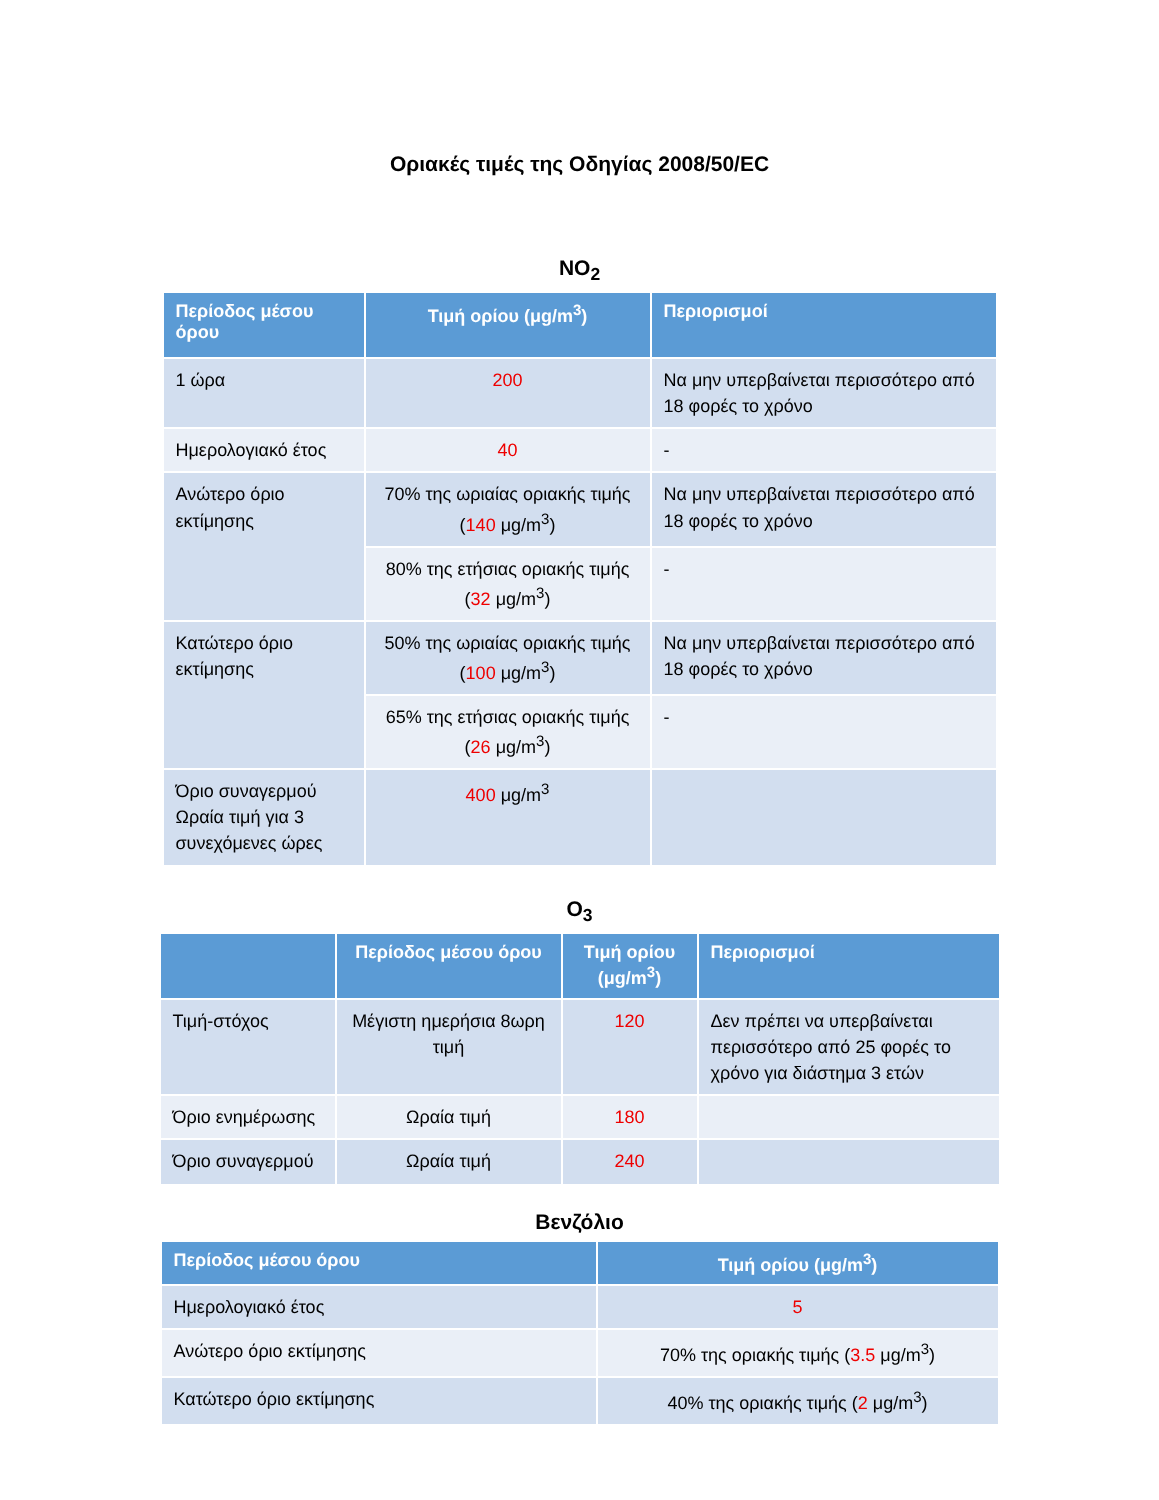Οριακές τιμές της Οδηγίας 2008/50/EC
NO<sub>2</sub>
| Περίοδος μέσου όρου | Τιμή ορίου (μg/m<sup>3</sup>) | Περιορισμοί |
| --- | --- | --- |
| 1 ώρα | 200 | Να μην υπερβαίνεται περισσότερο από 18 φορές το χρόνο |
| Ημερολογιακό έτος | 40 | - |
| Ανώτερο όριο εκτίμησης | 70% της ωριαίας οριακής τιμής ( 140 μg/m<sup>3</sup>) | Να μην υπερβαίνεται περισσότερο από 18 φορές το χρόνο |
| | 80% της ετήσιας οριακής τιμής ( 32 μg/m<sup>3</sup>) | - |
| Κατώτερο όριο εκτίμησης | 50% της ωριαίας οριακής τιμής ( 100 μg/m<sup>3</sup>) | Να μην υπερβαίνεται περισσότερο από 18 φορές το χρόνο |
| | 65% της ετήσιας οριακής τιμής ( 26 μg/m<sup>3</sup>) | - |
| Όριο συναγερμού Ωραία τιμή για 3 συνεχόμενες ώρες | 400 μg/m<sup>3</sup> | |
O<sub>3</sub>
| | Περίοδος μέσου όρου | Τιμή ορίου (μg/m<sup>3</sup>) | Περιορισμοί |
| --- | --- | --- | --- |
| Τιμή-στόχος | Μέγιστη ημερήσια 8ωρη τιμή | 120 | Δεν πρέπει να υπερβαίνεται περισσότερο από 25 φορές το χρόνο για διάστημα 3 ετών |
| Όριο ενημέρωσης | Ωραία τιμή | 180 | |
| Όριο συναγερμού | Ωραία τιμή | 240 | |
Βενζόλιο
| Περίοδος μέσου όρου | Τιμή ορίου (μg/m<sup>3</sup>) |
| --- | --- |
| Ημερολογιακό έτος | 5 |
| Ανώτερο όριο εκτίμησης | 70% της οριακής τιμής ( 3.5 μg/m<sup>3</sup>) |
| Κατώτερο όριο εκτίμησης | 40% της οριακής τιμής ( 2 μg/m<sup>3</sup>) |